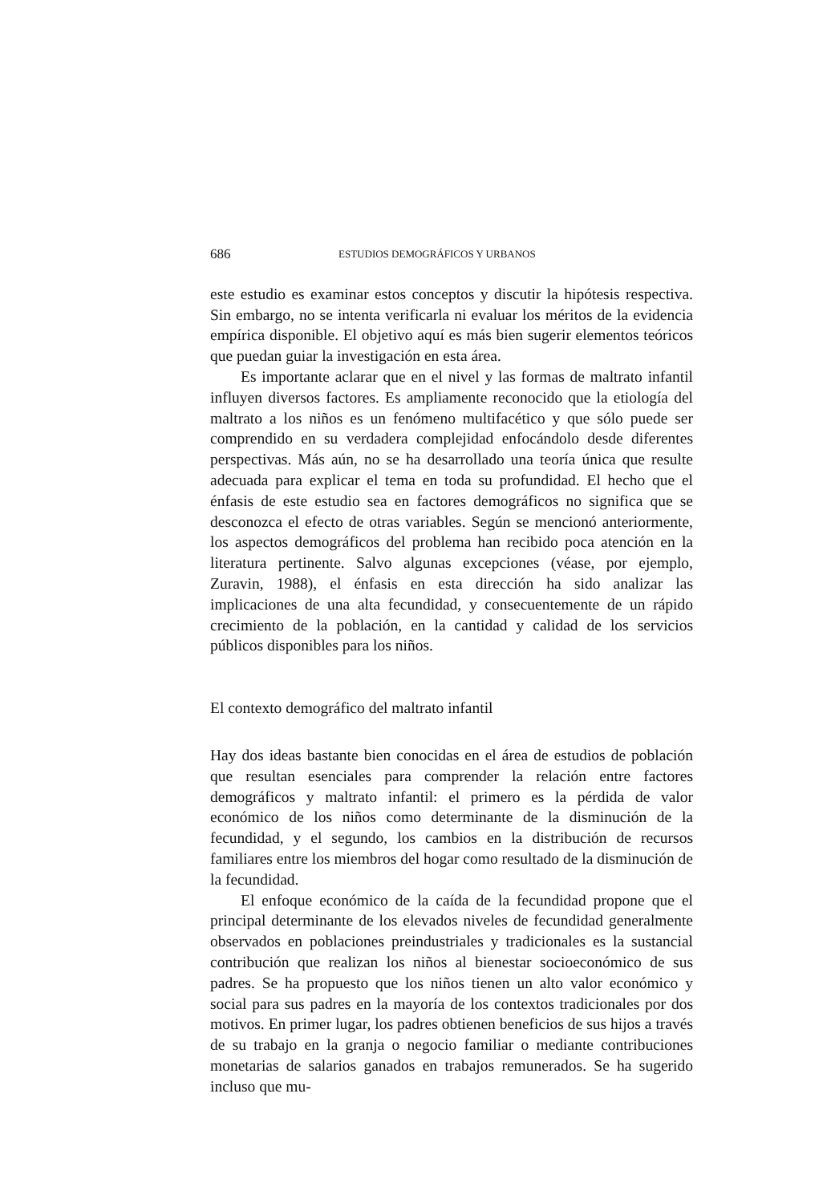686 ESTUDIOS DEMOGRÁFICOS Y URBANOS
este estudio es examinar estos conceptos y discutir la hipótesis respectiva. Sin embargo, no se intenta verificarla ni evaluar los méritos de la evidencia empírica disponible. El objetivo aquí es más bien sugerir elementos teóricos que puedan guiar la investigación en esta área.
Es importante aclarar que en el nivel y las formas de maltrato infantil influyen diversos factores. Es ampliamente reconocido que la etiología del maltrato a los niños es un fenómeno multifacético y que sólo puede ser comprendido en su verdadera complejidad enfocándolo desde diferentes perspectivas. Más aún, no se ha desarrollado una teoría única que resulte adecuada para explicar el tema en toda su profundidad. El hecho que el énfasis de este estudio sea en factores demográficos no significa que se desconozca el efecto de otras variables. Según se mencionó anteriormente, los aspectos demográficos del problema han recibido poca atención en la literatura pertinente. Salvo algunas excepciones (véase, por ejemplo, Zuravin, 1988), el énfasis en esta dirección ha sido analizar las implicaciones de una alta fecundidad, y consecuentemente de un rápido crecimiento de la población, en la cantidad y calidad de los servicios públicos disponibles para los niños.
El contexto demográfico del maltrato infantil
Hay dos ideas bastante bien conocidas en el área de estudios de población que resultan esenciales para comprender la relación entre factores demográficos y maltrato infantil: el primero es la pérdida de valor económico de los niños como determinante de la disminución de la fecundidad, y el segundo, los cambios en la distribución de recursos familiares entre los miembros del hogar como resultado de la disminución de la fecundidad.
El enfoque económico de la caída de la fecundidad propone que el principal determinante de los elevados niveles de fecundidad generalmente observados en poblaciones preindustriales y tradicionales es la sustancial contribución que realizan los niños al bienestar socioeconómico de sus padres. Se ha propuesto que los niños tienen un alto valor económico y social para sus padres en la mayoría de los contextos tradicionales por dos motivos. En primer lugar, los padres obtienen beneficios de sus hijos a través de su trabajo en la granja o negocio familiar o mediante contribuciones monetarias de salarios ganados en trabajos remunerados. Se ha sugerido incluso que mu-